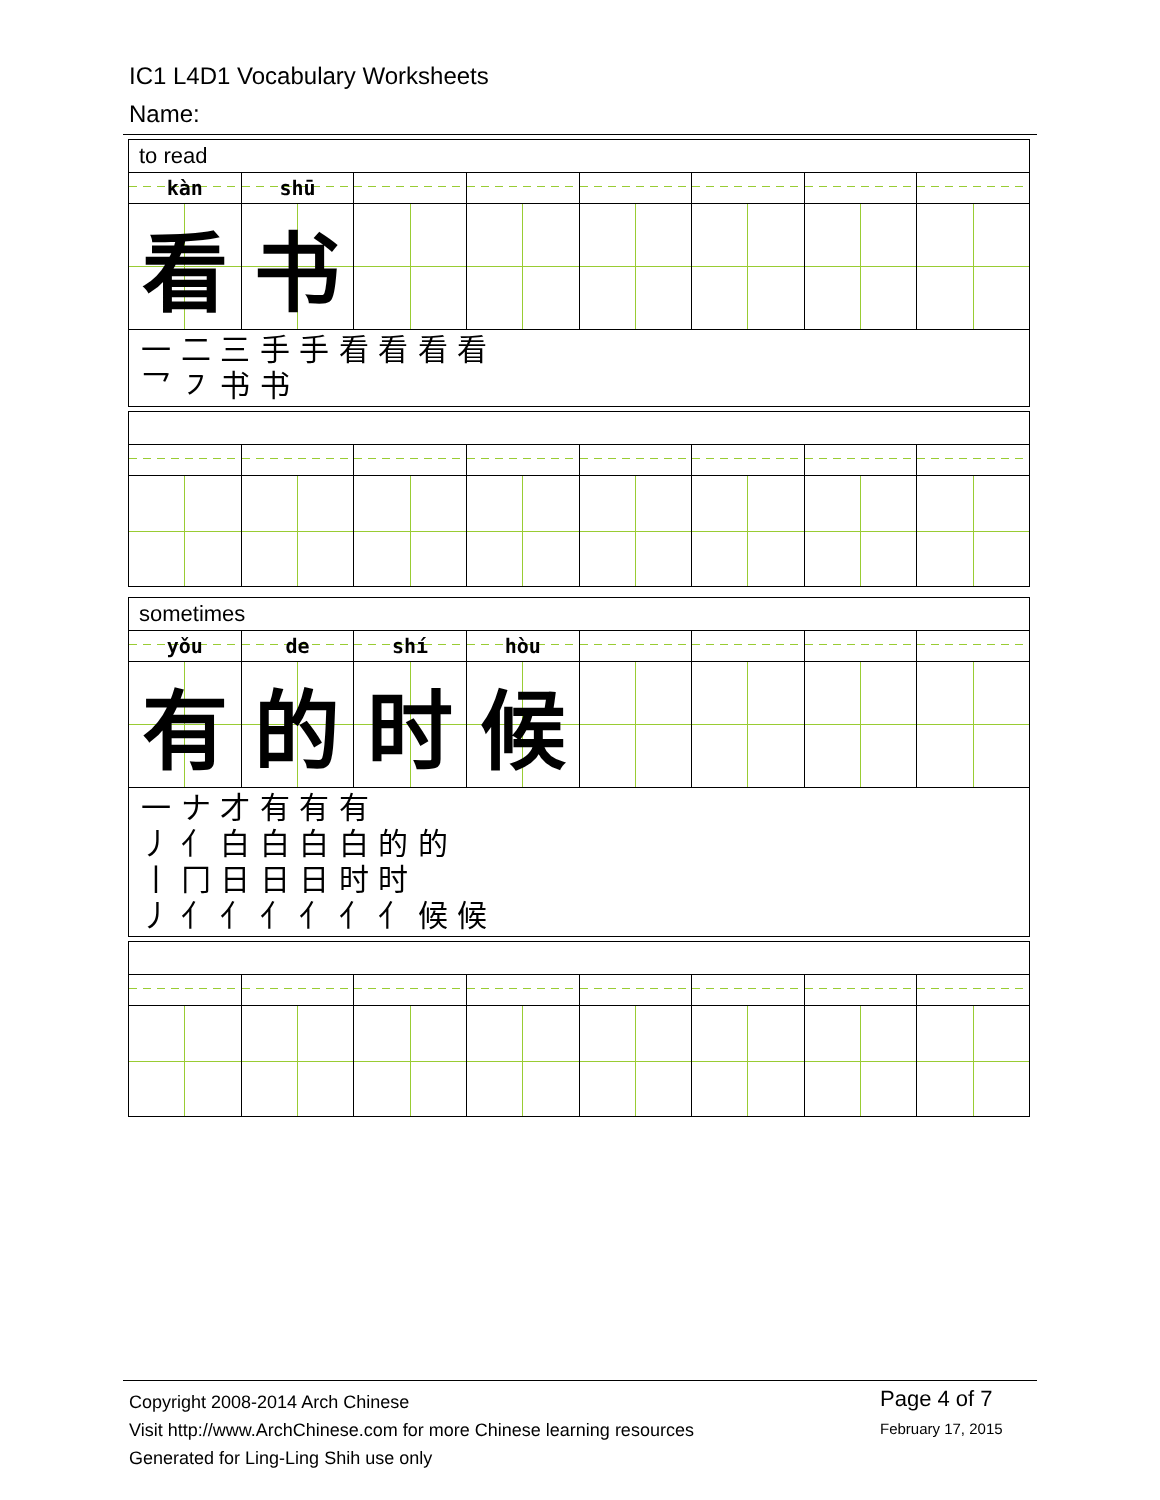IC1 L4D1 Vocabulary Worksheets
Name:
| to read | | | | | | | |
| kàn | shū | | | | | | |
| 看 | 书 | | | | | | |
| 一 二 三 手 手 看 看 看 看 乛 ㇇ 书 书 | | | | | | | |
| sometimes | | | | | | | |
| yǒu | de | shí | hòu | | | | |
| 有 | 的 | 时 | 候 | | | | |
| 一 ナ 才 有 有 有 丿 亻 白 白 白 白 的 的 丨 冂 日 日 日 时 时 丿 亻 亻 亻 亻 亻 亻 候 候 | | | | | | | |
Copyright 2008-2014 Arch Chinese
Visit http://www.ArchChinese.com for more Chinese learning resources
Generated for Ling-Ling Shih use only
Page 4 of 7
February 17, 2015